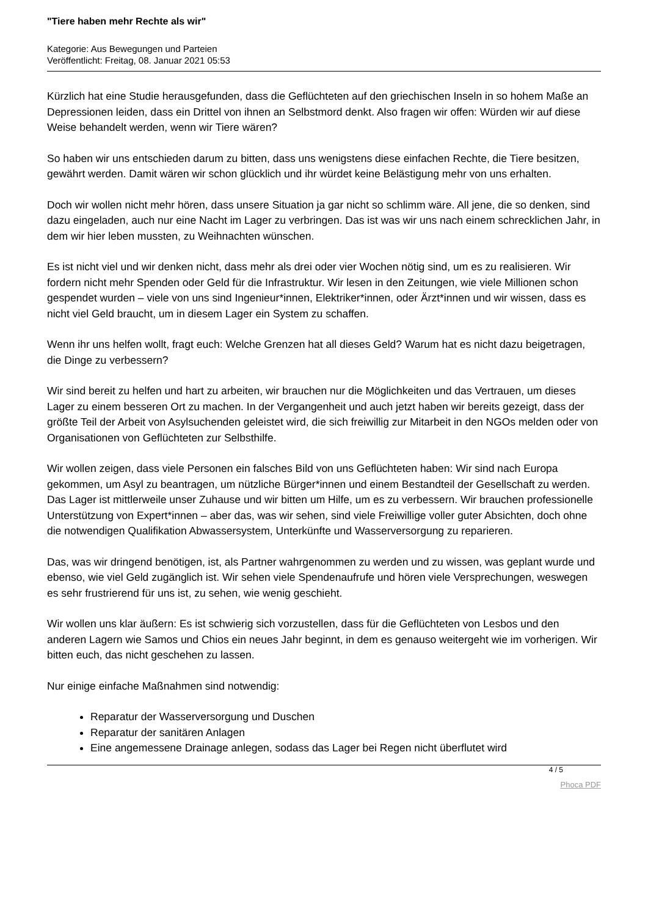"Tiere haben mehr Rechte als wir"
Kategorie: Aus Bewegungen und Parteien
Veröffentlicht: Freitag, 08. Januar 2021 05:53
Kürzlich hat eine Studie herausgefunden, dass die Geflüchteten auf den griechischen Inseln in so hohem Maße an Depressionen leiden, dass ein Drittel von ihnen an Selbstmord denkt. Also fragen wir offen: Würden wir auf diese Weise behandelt werden, wenn wir Tiere wären?
So haben wir uns entschieden darum zu bitten, dass uns wenigstens diese einfachen Rechte, die Tiere besitzen, gewährt werden. Damit wären wir schon glücklich und ihr würdet keine Belästigung mehr von uns erhalten.
Doch wir wollen nicht mehr hören, dass unsere Situation ja gar nicht so schlimm wäre. All jene, die so denken, sind dazu eingeladen, auch nur eine Nacht im Lager zu verbringen. Das ist was wir uns nach einem schrecklichen Jahr, in dem wir hier leben mussten, zu Weihnachten wünschen.
Es ist nicht viel und wir denken nicht, dass mehr als drei oder vier Wochen nötig sind, um es zu realisieren. Wir fordern nicht mehr Spenden oder Geld für die Infrastruktur. Wir lesen in den Zeitungen, wie viele Millionen schon gespendet wurden – viele von uns sind Ingenieur*innen, Elektriker*innen, oder Ärzt*innen und wir wissen, dass es nicht viel Geld braucht, um in diesem Lager ein System zu schaffen.
Wenn ihr uns helfen wollt, fragt euch: Welche Grenzen hat all dieses Geld? Warum hat es nicht dazu beigetragen, die Dinge zu verbessern?
Wir sind bereit zu helfen und hart zu arbeiten, wir brauchen nur die Möglichkeiten und das Vertrauen, um dieses Lager zu einem besseren Ort zu machen. In der Vergangenheit und auch jetzt haben wir bereits gezeigt, dass der größte Teil der Arbeit von Asylsuchenden geleistet wird, die sich freiwillig zur Mitarbeit in den NGOs melden oder von Organisationen von Geflüchteten zur Selbsthilfe.
Wir wollen zeigen, dass viele Personen ein falsches Bild von uns Geflüchteten haben: Wir sind nach Europa gekommen, um Asyl zu beantragen, um nützliche Bürger*innen und einem Bestandteil der Gesellschaft zu werden. Das Lager ist mittlerweile unser Zuhause und wir bitten um Hilfe, um es zu verbessern. Wir brauchen professionelle Unterstützung von Expert*innen – aber das, was wir sehen, sind viele Freiwillige voller guter Absichten, doch ohne die notwendigen Qualifikation Abwassersystem, Unterkünfte und Wasserversorgung zu reparieren.
Das, was wir dringend benötigen, ist, als Partner wahrgenommen zu werden und zu wissen, was geplant wurde und ebenso, wie viel Geld zugänglich ist. Wir sehen viele Spendenaufrufe und hören viele Versprechungen, weswegen es sehr frustrierend für uns ist, zu sehen, wie wenig geschieht.
Wir wollen uns klar äußern: Es ist schwierig sich vorzustellen, dass für die Geflüchteten von Lesbos und den anderen Lagern wie Samos und Chios ein neues Jahr beginnt, in dem es genauso weitergeht wie im vorherigen. Wir bitten euch, das nicht geschehen zu lassen.
Nur einige einfache Maßnahmen sind notwendig:
Reparatur der Wasserversorgung und Duschen
Reparatur der sanitären Anlagen
Eine angemessene Drainage anlegen, sodass das Lager bei Regen nicht überflutet wird
4 / 5
Phoca PDF